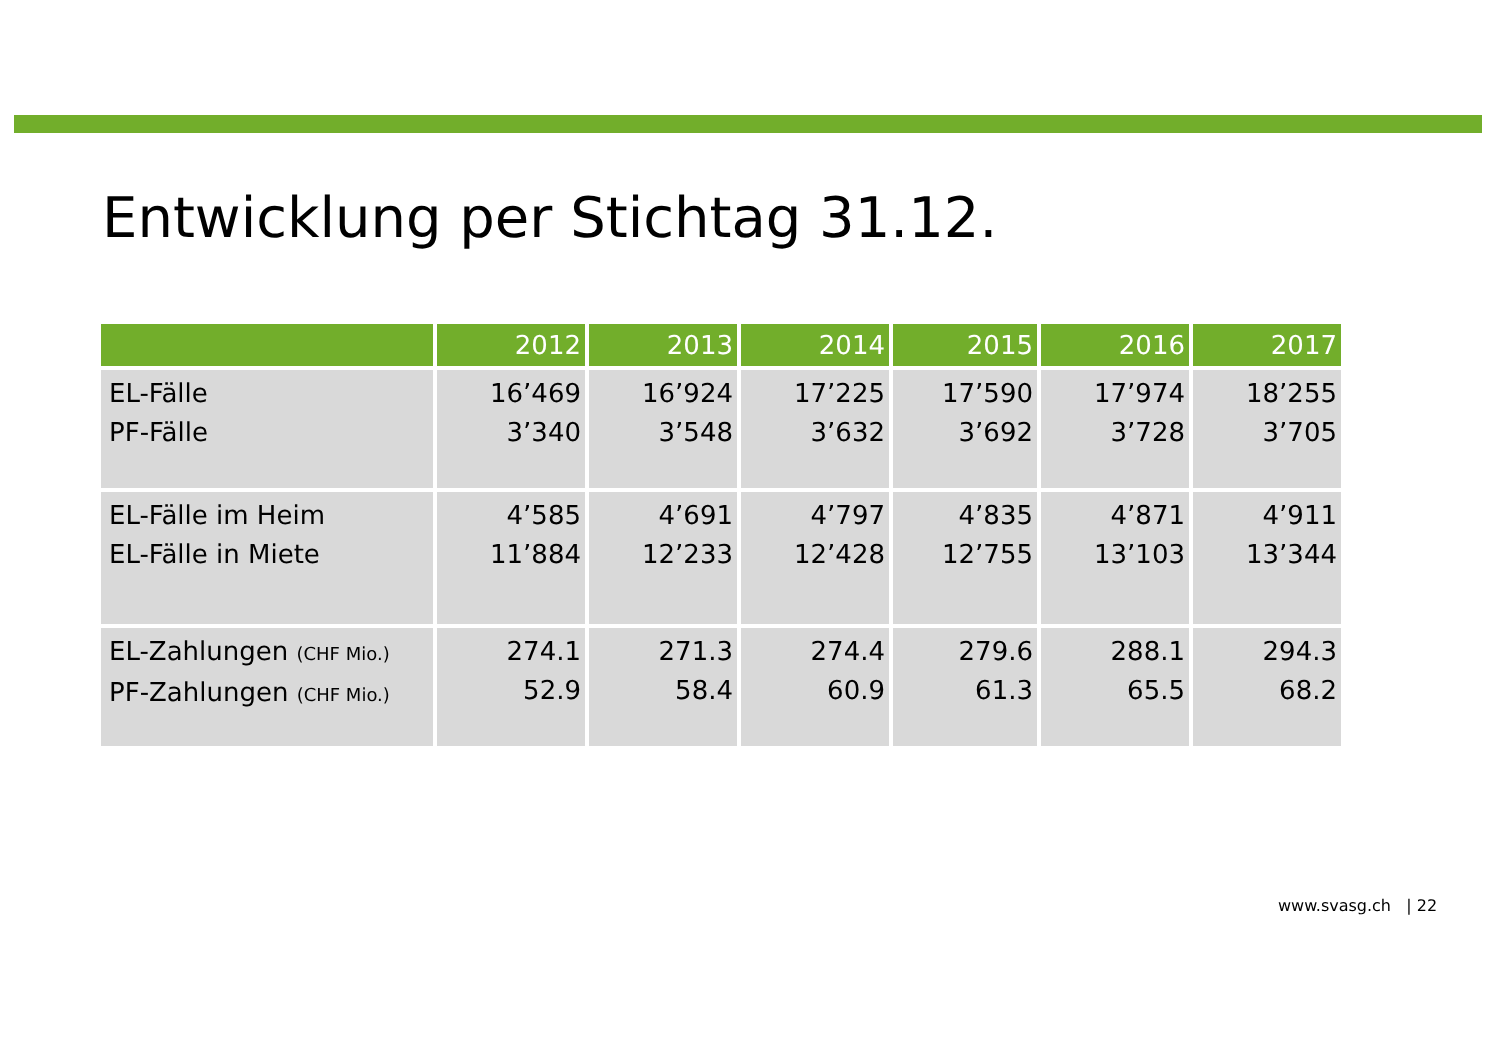Entwicklung per Stichtag 31.12.
| | 2012 | 2013 | 2014 | 2015 | 2016 | 2017 |
| --- | --- | --- | --- | --- | --- | --- |
| EL-Fälle PF-Fälle | 16’469 3’340 | 16’924 3’548 | 17’225 3’632 | 17’590 3’692 | 17’974 3’728 | 18’255 3’705 |
| EL-Fälle im Heim EL-Fälle in Miete | 4’585 11’884 | 4’691 12’233 | 4’797 12’428 | 4’835 12’755 | 4’871 13’103 | 4’911 13’344 |
| EL-Zahlungen (CHF Mio.) PF-Zahlungen (CHF Mio.) | 274.1 52.9 | 271.3 58.4 | 274.4 60.9 | 279.6 61.3 | 288.1 65.5 | 294.3 68.2 |
www.svasg.ch | 22